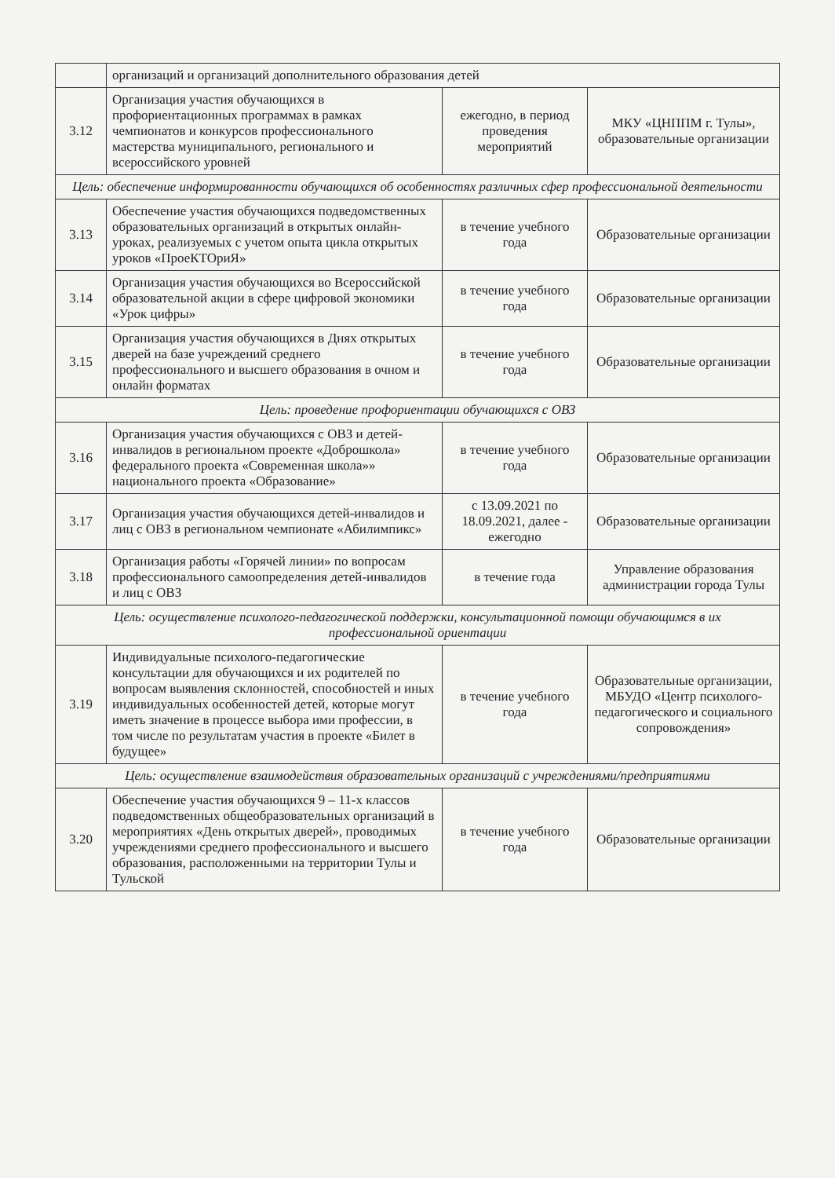| | организаций и организаций дополнительного образования детей | | |
| 3.12 | Организация участия обучающихся в профориентационных программах в рамках чемпионатов и конкурсов профессионального мастерства муниципального, регионального и всероссийского уровней | ежегодно, в период проведения мероприятий | МКУ «ЦНППМ г. Тулы», образовательные организации |
| Цель: обеспечение информированности обучающихся об особенностях различных сфер профессиональной деятельности | | | |
| 3.13 | Обеспечение участия обучающихся подведомственных образовательных организаций в открытых онлайн-уроках, реализуемых с учетом опыта цикла открытых уроков «ПроеКТОриЯ» | в течение учебного года | Образовательные организации |
| 3.14 | Организация участия обучающихся во Всероссийской образовательной акции в сфере цифровой экономики «Урок цифры» | в течение учебного года | Образовательные организации |
| 3.15 | Организация участия обучающихся в Днях открытых дверей на базе учреждений среднего профессионального и высшего образования в очном и онлайн форматах | в течение учебного года | Образовательные организации |
| Цель: проведение профориентации обучающихся с ОВЗ | | | |
| 3.16 | Организация участия обучающихся с ОВЗ и детей-инвалидов в региональном проекте «Доброшкола» федерального проекта «Современная школа»» национального проекта «Образование» | в течение учебного года | Образовательные организации |
| 3.17 | Организация участия обучающихся детей-инвалидов и лиц с ОВЗ в региональном чемпионате «Абилимпикс» | с 13.09.2021 по 18.09.2021, далее - ежегодно | Образовательные организации |
| 3.18 | Организация работы «Горячей линии» по вопросам профессионального самоопределения детей-инвалидов и лиц с ОВЗ | в течение года | Управление образования администрации города Тулы |
| Цель: осуществление психолого-педагогической поддержки, консультационной помощи обучающимся в их профессиональной ориентации | | | |
| 3.19 | Индивидуальные психолого-педагогические консультации для обучающихся и их родителей по вопросам выявления склонностей, способностей и иных индивидуальных особенностей детей, которые могут иметь значение в процессе выбора ими профессии, в том числе по результатам участия в проекте «Билет в будущее» | в течение учебного года | Образовательные организации, МБУДО «Центр психолого-педагогического и социального сопровождения» |
| Цель: осуществление взаимодействия образовательных организаций с учреждениями/предприятиями | | | |
| 3.20 | Обеспечение участия обучающихся 9 – 11-х классов подведомственных общеобразовательных организаций в мероприятиях «День открытых дверей», проводимых учреждениями среднего профессионального и высшего образования, расположенными на территории Тулы и Тульской | в течение учебного года | Образовательные организации |